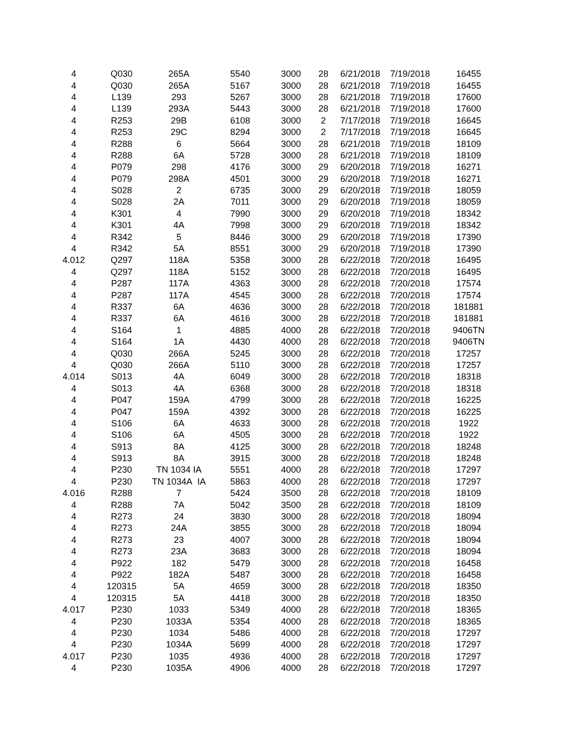| 4 | Q030 | 265A | 5540 | 3000 | 28 | 6/21/2018 | 7/19/2018 | 16455 |
| 4 | Q030 | 265A | 5167 | 3000 | 28 | 6/21/2018 | 7/19/2018 | 16455 |
| 4 | L139 | 293 | 5267 | 3000 | 28 | 6/21/2018 | 7/19/2018 | 17600 |
| 4 | L139 | 293A | 5443 | 3000 | 28 | 6/21/2018 | 7/19/2018 | 17600 |
| 4 | R253 | 29B | 6108 | 3000 | 2 | 7/17/2018 | 7/19/2018 | 16645 |
| 4 | R253 | 29C | 8294 | 3000 | 2 | 7/17/2018 | 7/19/2018 | 16645 |
| 4 | R288 | 6 | 5664 | 3000 | 28 | 6/21/2018 | 7/19/2018 | 18109 |
| 4 | R288 | 6A | 5728 | 3000 | 28 | 6/21/2018 | 7/19/2018 | 18109 |
| 4 | P079 | 298 | 4176 | 3000 | 29 | 6/20/2018 | 7/19/2018 | 16271 |
| 4 | P079 | 298A | 4501 | 3000 | 29 | 6/20/2018 | 7/19/2018 | 16271 |
| 4 | S028 | 2 | 6735 | 3000 | 29 | 6/20/2018 | 7/19/2018 | 18059 |
| 4 | S028 | 2A | 7011 | 3000 | 29 | 6/20/2018 | 7/19/2018 | 18059 |
| 4 | K301 | 4 | 7990 | 3000 | 29 | 6/20/2018 | 7/19/2018 | 18342 |
| 4 | K301 | 4A | 7998 | 3000 | 29 | 6/20/2018 | 7/19/2018 | 18342 |
| 4 | R342 | 5 | 8446 | 3000 | 29 | 6/20/2018 | 7/19/2018 | 17390 |
| 4 | R342 | 5A | 8551 | 3000 | 29 | 6/20/2018 | 7/19/2018 | 17390 |
| 4.012 | Q297 | 118A | 5358 | 3000 | 28 | 6/22/2018 | 7/20/2018 | 16495 |
| 4 | Q297 | 118A | 5152 | 3000 | 28 | 6/22/2018 | 7/20/2018 | 16495 |
| 4 | P287 | 117A | 4363 | 3000 | 28 | 6/22/2018 | 7/20/2018 | 17574 |
| 4 | P287 | 117A | 4545 | 3000 | 28 | 6/22/2018 | 7/20/2018 | 17574 |
| 4 | R337 | 6A | 4636 | 3000 | 28 | 6/22/2018 | 7/20/2018 | 181881 |
| 4 | R337 | 6A | 4616 | 3000 | 28 | 6/22/2018 | 7/20/2018 | 181881 |
| 4 | S164 | 1 | 4885 | 4000 | 28 | 6/22/2018 | 7/20/2018 | 9406TN |
| 4 | S164 | 1A | 4430 | 4000 | 28 | 6/22/2018 | 7/20/2018 | 9406TN |
| 4 | Q030 | 266A | 5245 | 3000 | 28 | 6/22/2018 | 7/20/2018 | 17257 |
| 4 | Q030 | 266A | 5110 | 3000 | 28 | 6/22/2018 | 7/20/2018 | 17257 |
| 4.014 | S013 | 4A | 6049 | 3000 | 28 | 6/22/2018 | 7/20/2018 | 18318 |
| 4 | S013 | 4A | 6368 | 3000 | 28 | 6/22/2018 | 7/20/2018 | 18318 |
| 4 | P047 | 159A | 4799 | 3000 | 28 | 6/22/2018 | 7/20/2018 | 16225 |
| 4 | P047 | 159A | 4392 | 3000 | 28 | 6/22/2018 | 7/20/2018 | 16225 |
| 4 | S106 | 6A | 4633 | 3000 | 28 | 6/22/2018 | 7/20/2018 | 1922 |
| 4 | S106 | 6A | 4505 | 3000 | 28 | 6/22/2018 | 7/20/2018 | 1922 |
| 4 | S913 | 8A | 4125 | 3000 | 28 | 6/22/2018 | 7/20/2018 | 18248 |
| 4 | S913 | 8A | 3915 | 3000 | 28 | 6/22/2018 | 7/20/2018 | 18248 |
| 4 | P230 | TN 1034 IA | 5551 | 4000 | 28 | 6/22/2018 | 7/20/2018 | 17297 |
| 4 | P230 | TN 1034A IA | 5863 | 4000 | 28 | 6/22/2018 | 7/20/2018 | 17297 |
| 4.016 | R288 | 7 | 5424 | 3500 | 28 | 6/22/2018 | 7/20/2018 | 18109 |
| 4 | R288 | 7A | 5042 | 3500 | 28 | 6/22/2018 | 7/20/2018 | 18109 |
| 4 | R273 | 24 | 3830 | 3000 | 28 | 6/22/2018 | 7/20/2018 | 18094 |
| 4 | R273 | 24A | 3855 | 3000 | 28 | 6/22/2018 | 7/20/2018 | 18094 |
| 4 | R273 | 23 | 4007 | 3000 | 28 | 6/22/2018 | 7/20/2018 | 18094 |
| 4 | R273 | 23A | 3683 | 3000 | 28 | 6/22/2018 | 7/20/2018 | 18094 |
| 4 | P922 | 182 | 5479 | 3000 | 28 | 6/22/2018 | 7/20/2018 | 16458 |
| 4 | P922 | 182A | 5487 | 3000 | 28 | 6/22/2018 | 7/20/2018 | 16458 |
| 4 | 120315 | 5A | 4659 | 3000 | 28 | 6/22/2018 | 7/20/2018 | 18350 |
| 4 | 120315 | 5A | 4418 | 3000 | 28 | 6/22/2018 | 7/20/2018 | 18350 |
| 4.017 | P230 | 1033 | 5349 | 4000 | 28 | 6/22/2018 | 7/20/2018 | 18365 |
| 4 | P230 | 1033A | 5354 | 4000 | 28 | 6/22/2018 | 7/20/2018 | 18365 |
| 4 | P230 | 1034 | 5486 | 4000 | 28 | 6/22/2018 | 7/20/2018 | 17297 |
| 4 | P230 | 1034A | 5699 | 4000 | 28 | 6/22/2018 | 7/20/2018 | 17297 |
| 4.017 | P230 | 1035 | 4936 | 4000 | 28 | 6/22/2018 | 7/20/2018 | 17297 |
| 4 | P230 | 1035A | 4906 | 4000 | 28 | 6/22/2018 | 7/20/2018 | 17297 |